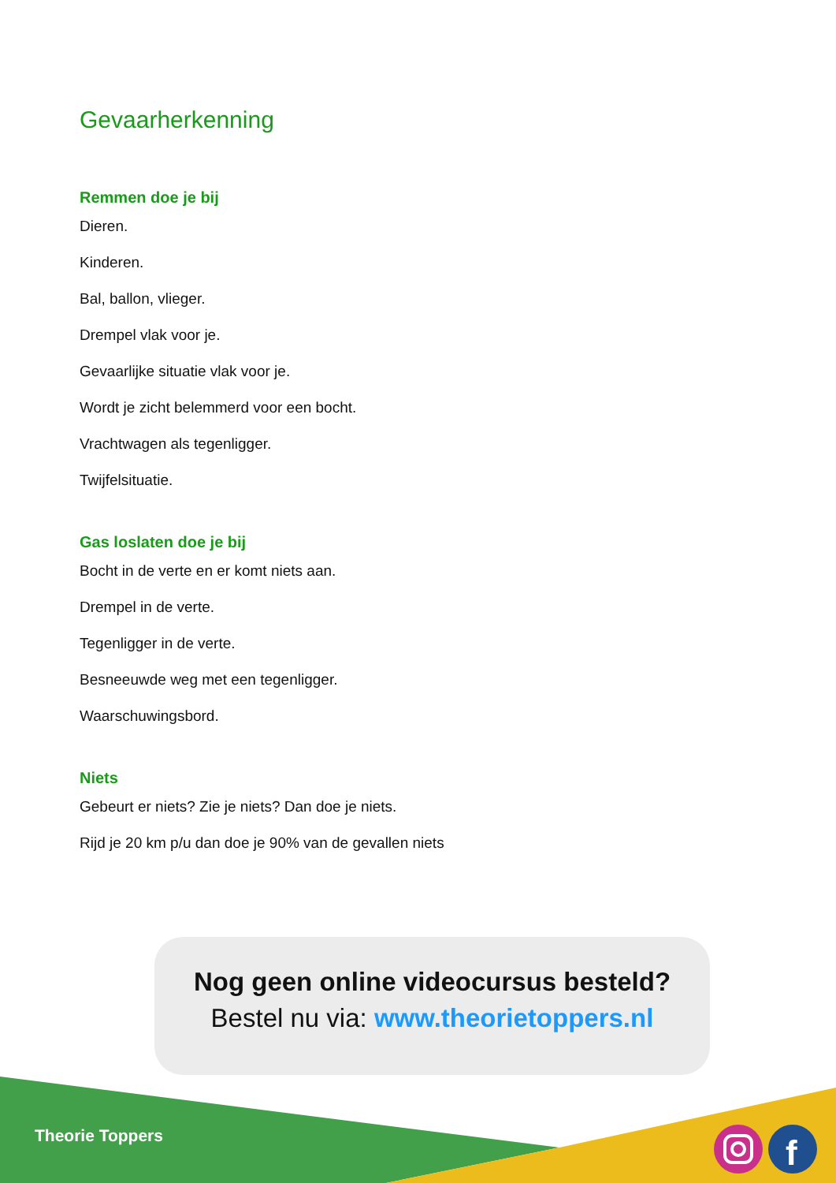Gevaarherkenning
Remmen doe je bij
Dieren.
Kinderen.
Bal, ballon, vlieger.
Drempel vlak voor je.
Gevaarlijke situatie vlak voor je.
Wordt je zicht belemmerd voor een bocht.
Vrachtwagen als tegenligger.
Twijfelsituatie.
Gas loslaten doe je bij
Bocht in de verte en er komt niets aan.
Drempel in de verte.
Tegenligger in de verte.
Besneeuwde weg met een tegenligger.
Waarschuwingsbord.
Niets
Gebeurt er niets? Zie je niets? Dan doe je niets.
Rijd je 20 km p/u dan doe je 90% van de gevallen niets
Nog geen online videocursus besteld?
Bestel nu via: www.theorietoppers.nl
f
Theorie Toppers